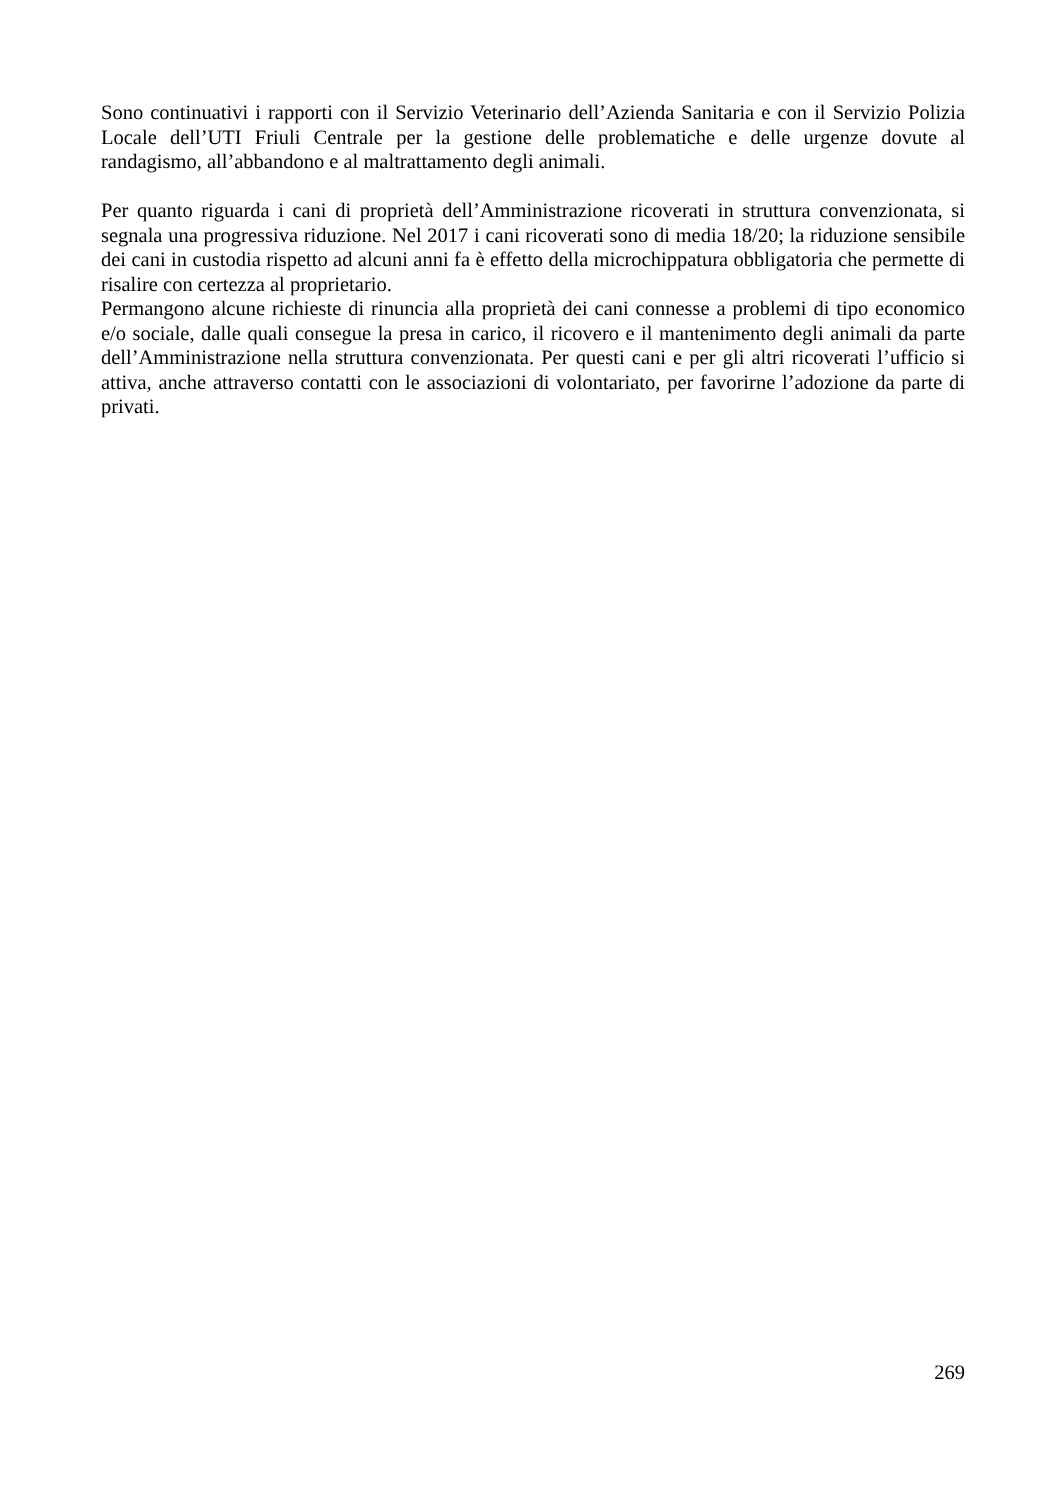Sono continuativi i rapporti con il Servizio Veterinario dell’Azienda Sanitaria e con il Servizio Polizia Locale dell’UTI Friuli Centrale per la gestione delle problematiche e delle urgenze dovute al randagismo, all’abbandono e al maltrattamento degli animali.
Per quanto riguarda i cani di proprietà dell’Amministrazione ricoverati in struttura convenzionata, si segnala una progressiva riduzione. Nel 2017 i cani ricoverati sono di media 18/20; la riduzione sensibile dei cani in custodia rispetto ad alcuni anni fa è effetto della microchippatura obbligatoria che permette di risalire con certezza al proprietario.
Permangono alcune richieste di rinuncia alla proprietà dei cani connesse a problemi di tipo economico e/o sociale, dalle quali consegue la presa in carico, il ricovero e il mantenimento degli animali da parte dell’Amministrazione nella struttura convenzionata. Per questi cani e per gli altri ricoverati l’ufficio si attiva, anche attraverso contatti con le associazioni di volontariato, per favorirne l’adozione da parte di privati.
269